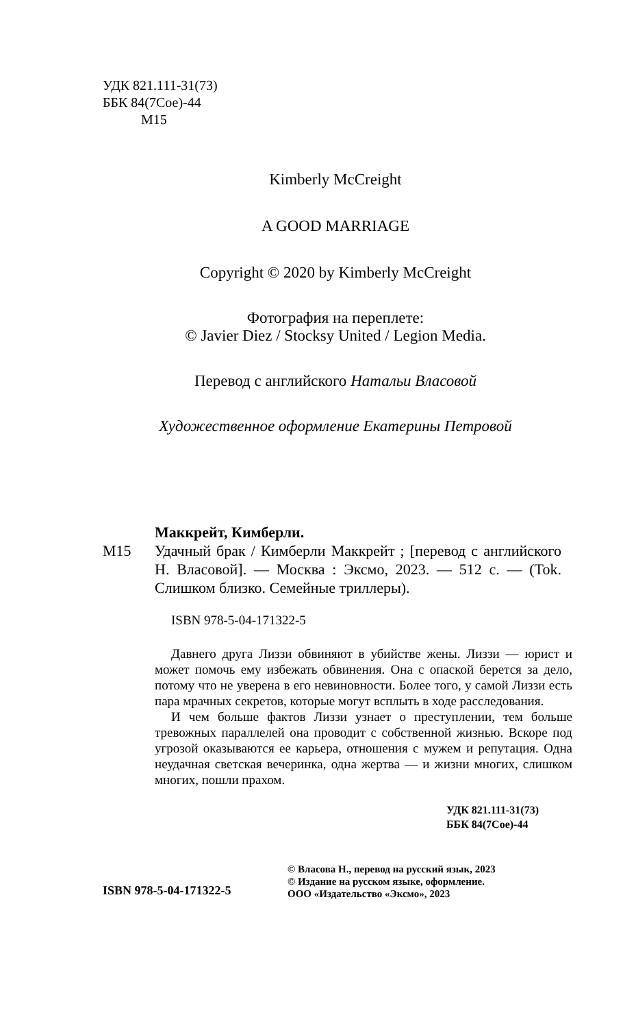УДК 821.111-31(73)
ББК 84(7Сое)-44
М15
Kimberly McCreight
A GOOD MARRIAGE
Copyright © 2020 by Kimberly McCreight
Фотография на переплете:
© Javier Diez / Stocksy United / Legion Media.
Перевод с английского Натальи Власовой
Художественное оформление Екатерины Петровой
Маккрейт, Кимберли.
М15 Удачный брак / Кимберли Маккрейт ; [перевод с английского Н. Власовой]. — Москва : Эксмо, 2023. — 512 с. — (Tok. Слишком близко. Семейные триллеры).
ISBN 978-5-04-171322-5
Давнего друга Лиззи обвиняют в убийстве жены. Лиззи — юрист и может помочь ему избежать обвинения. Она с опаской берется за дело, потому что не уверена в его невиновности. Более того, у самой Лиззи есть пара мрачных секретов, которые могут всплыть в ходе расследования.
И чем больше фактов Лиззи узнает о преступлении, тем больше тревожных параллелей она проводит с собственной жизнью. Вскоре под угрозой оказываются ее карьера, отношения с мужем и репутация. Одна неудачная светская вечеринка, одна жертва — и жизни многих, слишком многих, пошли прахом.
УДК 821.111-31(73)
ББК 84(7Сое)-44
ISBN 978-5-04-171322-5
© Власова Н., перевод на русский язык, 2023
© Издание на русском языке, оформление.
ООО «Издательство «Эксмо», 2023